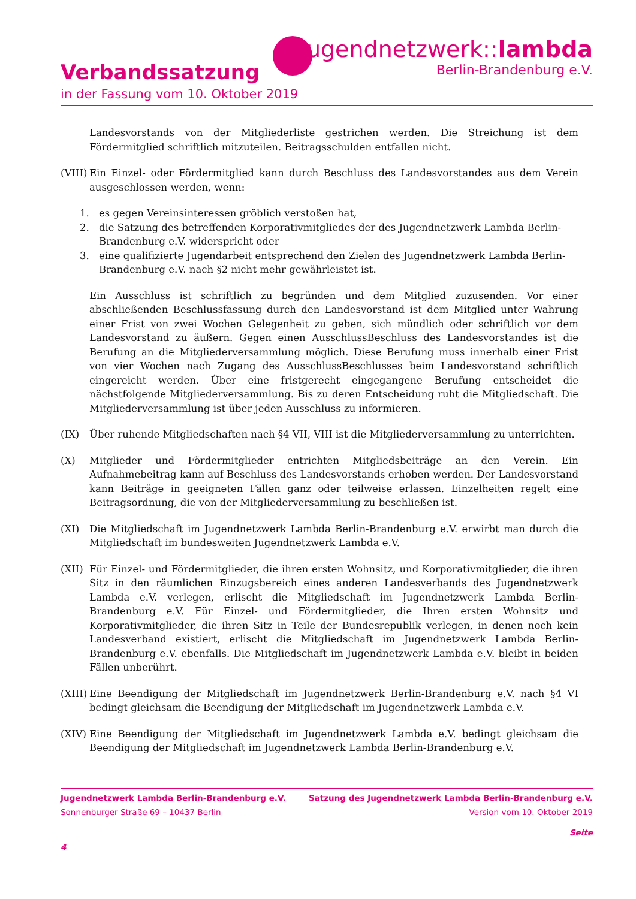jugendnetzwerk::lambda
Berlin-Brandenburg e.V.
Verbandssatzung
in der Fassung vom 10. Oktober 2019
Landesvorstands von der Mitgliederliste gestrichen werden. Die Streichung ist dem Fördermitglied schriftlich mitzuteilen. Beitragsschulden entfallen nicht.
(VIII) Ein Einzel- oder Fördermitglied kann durch Beschluss des Landesvorstandes aus dem Verein ausgeschlossen werden, wenn:
1. es gegen Vereinsinteressen gröblich verstoßen hat,
2. die Satzung des betreffenden Korporativmitgliedes der des Jugendnetzwerk Lambda Berlin-Brandenburg e.V. widerspricht oder
3. eine qualifizierte Jugendarbeit entsprechend den Zielen des Jugendnetzwerk Lambda Berlin-Brandenburg e.V. nach §2 nicht mehr gewährleistet ist.
Ein Ausschluss ist schriftlich zu begründen und dem Mitglied zuzusenden. Vor einer abschließenden Beschlussfassung durch den Landesvorstand ist dem Mitglied unter Wahrung einer Frist von zwei Wochen Gelegenheit zu geben, sich mündlich oder schriftlich vor dem Landesvorstand zu äußern. Gegen einen AusschlussBeschluss des Landesvorstandes ist die Berufung an die Mitgliederversammlung möglich. Diese Berufung muss innerhalb einer Frist von vier Wochen nach Zugang des AusschlussBeschlusses beim Landesvorstand schriftlich eingereicht werden. Über eine fristgerecht eingegangene Berufung entscheidet die nächstfolgende Mitgliederversammlung. Bis zu deren Entscheidung ruht die Mitgliedschaft. Die Mitgliederversammlung ist über jeden Ausschluss zu informieren.
(IX) Über ruhende Mitgliedschaften nach §4 VII, VIII ist die Mitgliederversammlung zu unterrichten.
(X) Mitglieder und Fördermitglieder entrichten Mitgliedsbeiträge an den Verein. Ein Aufnahmebeitrag kann auf Beschluss des Landesvorstands erhoben werden. Der Landesvorstand kann Beiträge in geeigneten Fällen ganz oder teilweise erlassen. Einzelheiten regelt eine Beitragsordnung, die von der Mitgliederversammlung zu beschließen ist.
(XI) Die Mitgliedschaft im Jugendnetzwerk Lambda Berlin-Brandenburg e.V. erwirbt man durch die Mitgliedschaft im bundesweiten Jugendnetzwerk Lambda e.V.
(XII) Für Einzel- und Fördermitglieder, die ihren ersten Wohnsitz, und Korporativmitglieder, die ihren Sitz in den räumlichen Einzugsbereich eines anderen Landesverbands des Jugendnetzwerk Lambda e.V. verlegen, erlischt die Mitgliedschaft im Jugendnetzwerk Lambda Berlin-Brandenburg e.V. Für Einzel- und Fördermitglieder, die Ihren ersten Wohnsitz und Korporativmitglieder, die ihren Sitz in Teile der Bundesrepublik verlegen, in denen noch kein Landesverband existiert, erlischt die Mitgliedschaft im Jugendnetzwerk Lambda Berlin-Brandenburg e.V. ebenfalls. Die Mitgliedschaft im Jugendnetzwerk Lambda e.V. bleibt in beiden Fällen unberührt.
(XIII) Eine Beendigung der Mitgliedschaft im Jugendnetzwerk Berlin-Brandenburg e.V. nach §4 VI bedingt gleichsam die Beendigung der Mitgliedschaft im Jugendnetzwerk Lambda e.V.
(XIV) Eine Beendigung der Mitgliedschaft im Jugendnetzwerk Lambda e.V. bedingt gleichsam die Beendigung der Mitgliedschaft im Jugendnetzwerk Lambda Berlin-Brandenburg e.V.
Jugendnetzwerk Lambda Berlin-Brandenburg e.V. Satzung des Jugendnetzwerk Lambda Berlin-Brandenburg e.V.
Sonnenburger Straße 69 – 10437 Berlin Version vom 10. Oktober 2019
Seite
4